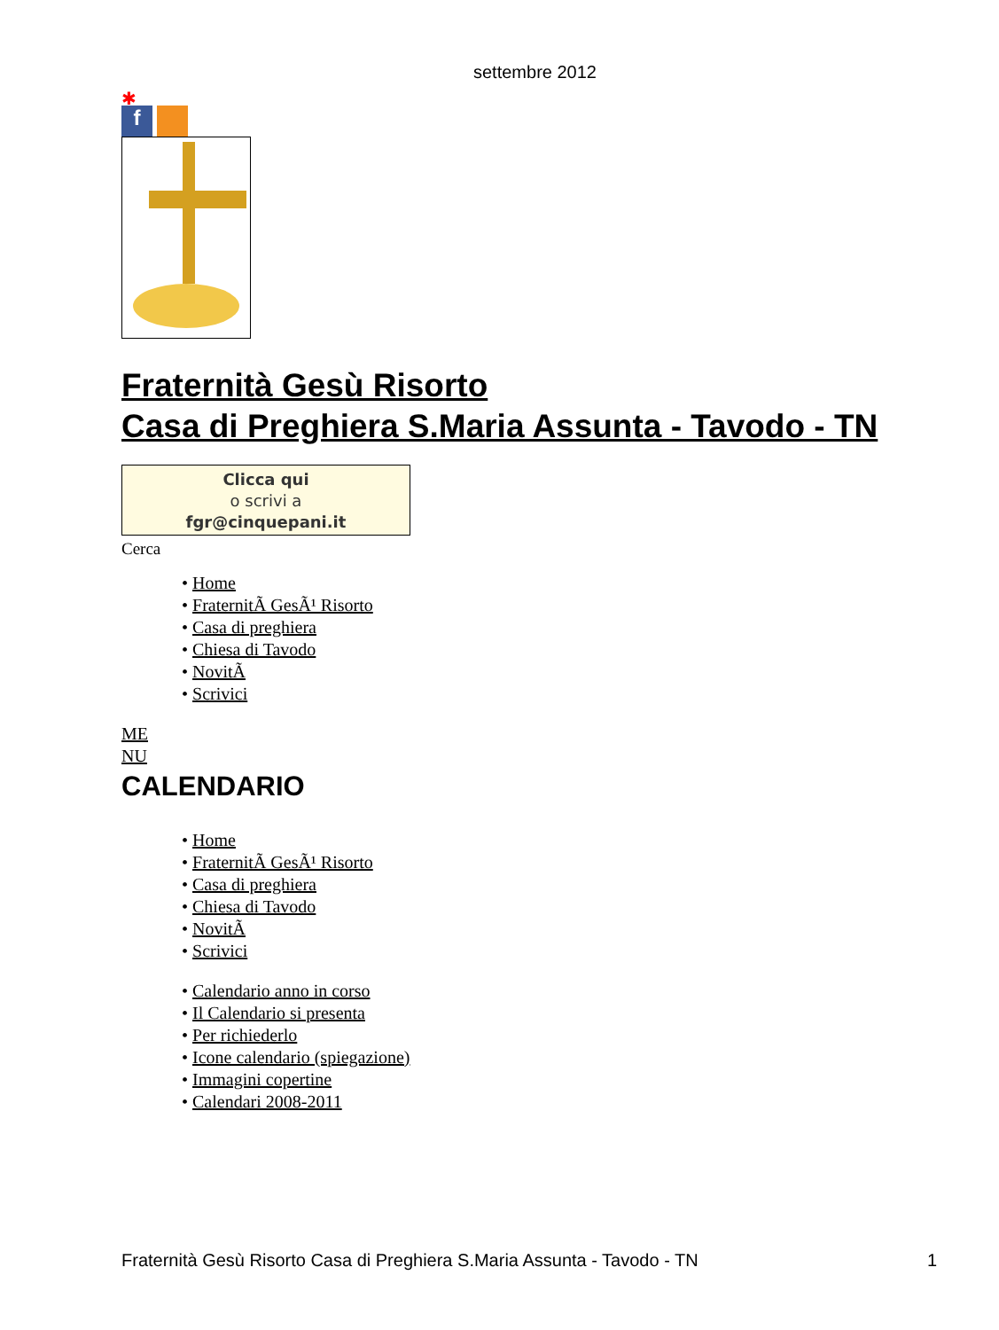settembre 2012
✱
f
Fraternità Gesù Risorto
Casa di Preghiera S.Maria Assunta - Tavodo - TN
Clicca qui
o scrivi a
fgr@cinquepani.it
Cerca
• Home
• FraternitÃ GesÃ¹ Risorto
• Casa di preghiera
• Chiesa di Tavodo
• NovitÃ
• Scrivici
ME
NU
CALENDARIO
• Home
• FraternitÃ GesÃ¹ Risorto
• Casa di preghiera
• Chiesa di Tavodo
• NovitÃ
• Scrivici
• Calendario anno in corso
• Il Calendario si presenta
• Per richiederlo
• Icone calendario (spiegazione)
• Immagini copertine
• Calendari 2008-2011
Fraternità Gesù Risorto Casa di Preghiera S.Maria Assunta - Tavodo - TN 1